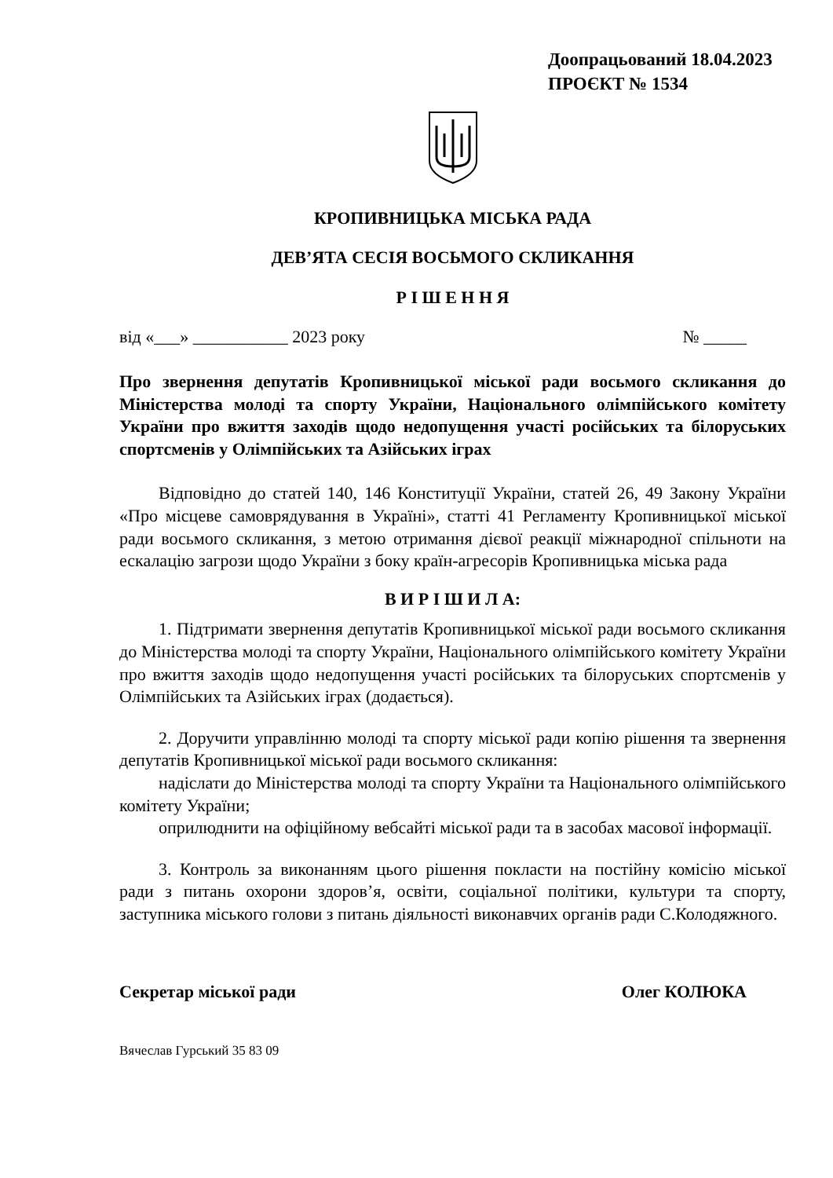Доопрацьований 18.04.2023
ПРОЄКТ № 1534
КРОПИВНИЦЬКА МІСЬКА РАДА
ДЕВ’ЯТА СЕСІЯ ВОСЬМОГО СКЛИКАННЯ
Р І Ш Е Н Н Я
від «___» ___________ 2023 року № _____
Про звернення депутатів Кропивницької міської ради восьмого скликання до Міністерства молоді та спорту України, Національного олімпійського комітету України про вжиття заходів щодо недопущення участі російських та білоруських спортсменів у Олімпійських та Азійських іграх
Відповідно до статей 140, 146 Конституції України, статей 26, 49 Закону України «Про місцеве самоврядування в Україні», статті 41 Регламенту Кропивницької міської ради восьмого скликання, з метою отримання дієвої реакції міжнародної спільноти на ескалацію загрози щодо України з боку країн-агресорів Кропивницька міська рада
В И Р І Ш И Л А:
1. Підтримати звернення депутатів Кропивницької міської ради восьмого скликання до Міністерства молоді та спорту України, Національного олімпійського комітету України про вжиття заходів щодо недопущення участі російських та білоруських спортсменів у Олімпійських та Азійських іграх (додається).
2. Доручити управлінню молоді та спорту міської ради копію рішення та звернення депутатів Кропивницької міської ради восьмого скликання:
надіслати до Міністерства молоді та спорту України та Національного олімпійського комітету України;
оприлюднити на офіційному вебсайті міської ради та в засобах масової інформації.
3. Контроль за виконанням цього рішення покласти на постійну комісію міської ради з питань охорони здоров’я, освіти, соціальної політики, культури та спорту, заступника міського голови з питань діяльності виконавчих органів ради С.Колодяжного.
Секретар міської ради Олег КОЛЮКА
Вячеслав Гурський 35 83 09